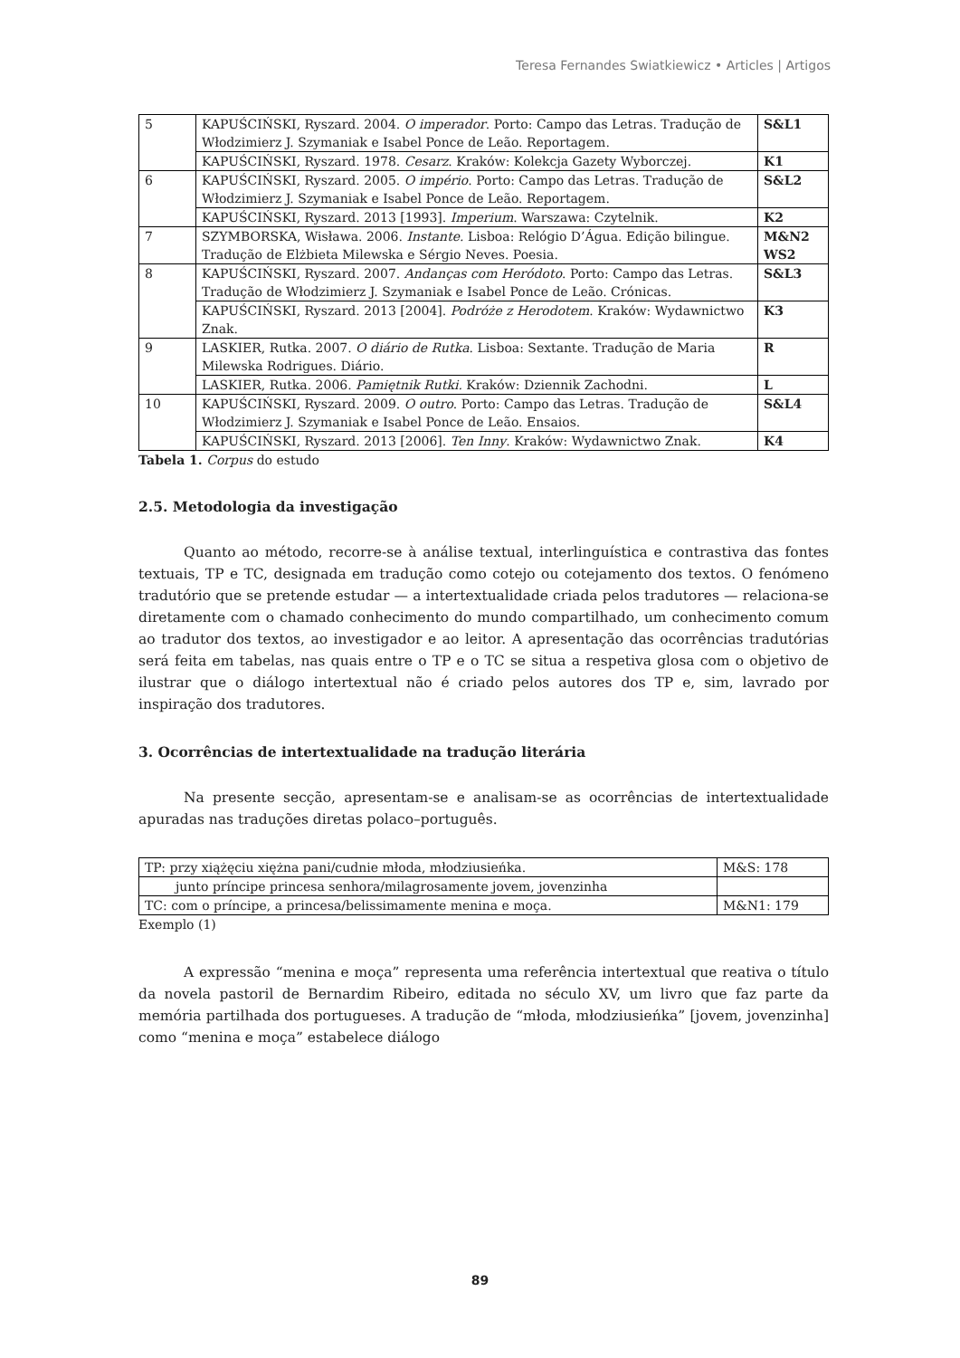Teresa Fernandes Swiatkiewicz • Articles | Artigos
| 5 | KAPUŚCIŃSKI, Ryszard. 2004. O imperador . Porto: Campo das Letras. Tradução de Włodzimierz J. Szymaniak e Isabel Ponce de Leão. Reportagem. | S&L1 |
| | KAPUŚCIŃSKI, Ryszard. 1978. Cesarz . Kraków: Kolekcja Gazety Wyborczej. | K1 |
| 6 | KAPUŚCIŃSKI, Ryszard. 2005. O império . Porto: Campo das Letras. Tradução de Włodzimierz J. Szymaniak e Isabel Ponce de Leão. Reportagem. | S&L2 |
| | KAPUŚCIŃSKI, Ryszard. 2013 [1993]. Imperium . Warszawa: Czytelnik. | K2 |
| 7 | SZYMBORSKA, Wisława. 2006. Instante. Lisboa: Relógio D’Água. Edição bilingue. Tradução de Elżbieta Milewska e Sérgio Neves. Poesia. | M&N2 WS2 |
| 8 | KAPUŚCIŃSKI, Ryszard. 2007. Andanças com Heródoto . Porto: Campo das Letras. Tradução de Włodzimierz J. Szymaniak e Isabel Ponce de Leão. Crónicas. | S&L3 |
| | KAPUŚCIŃSKI, Ryszard. 2013 [2004]. Podróże z Herodotem . Kraków: Wydawnictwo Znak. | K3 |
| 9 | LASKIER, Rutka. 2007. O diário de Rutka . Lisboa: Sextante. Tradução de Maria Milewska Rodrigues. Diário. | R |
| | LASKIER, Rutka. 2006. Pamiętnik Rutki. Kraków: Dziennik Zachodni. | L |
| 10 | KAPUŚCIŃSKI, Ryszard. 2009. O outro . Porto: Campo das Letras. Tradução de Włodzimierz J. Szymaniak e Isabel Ponce de Leão. Ensaios. | S&L4 |
| | KAPUŚCIŃSKI, Ryszard. 2013 [2006]. Ten Inny . Kraków: Wydawnictwo Znak. | K4 |
Tabela 1. Corpus do estudo
2.5. Metodologia da investigação
Quanto ao método, recorre-se à análise textual, interlinguística e contrastiva das fontes textuais, TP e TC, designada em tradução como cotejo ou cotejamento dos textos. O fenómeno tradutório que se pretende estudar — a intertextualidade criada pelos tradutores — relaciona-se diretamente com o chamado conhecimento do mundo compartilhado, um conhecimento comum ao tradutor dos textos, ao investigador e ao leitor. A apresentação das ocorrências tradutórias será feita em tabelas, nas quais entre o TP e o TC se situa a respetiva glosa com o objetivo de ilustrar que o diálogo intertextual não é criado pelos autores dos TP e, sim, lavrado por inspiração dos tradutores.
3. Ocorrências de intertextualidade na tradução literária
Na presente secção, apresentam-se e analisam-se as ocorrências de intertextualidade apuradas nas traduções diretas polaco–português.
| TP: przy xiążęciu xiężna pani/cudnie młoda, młodziusieńka. | M&S: 178 |
| junto príncipe princesa senhora/milagrosamente jovem, jovenzinha | |
| TC: com o príncipe, a princesa/belissimamente menina e moça. | M&N1: 179 |
Exemplo (1)
A expressão “menina e moça” representa uma referência intertextual que reativa o título da novela pastoril de Bernardim Ribeiro, editada no século XV, um livro que faz parte da memória partilhada dos portugueses. A tradução de “młoda, młodziusieńka” [jovem, jovenzinha] como “menina e moça” estabelece diálogo
89